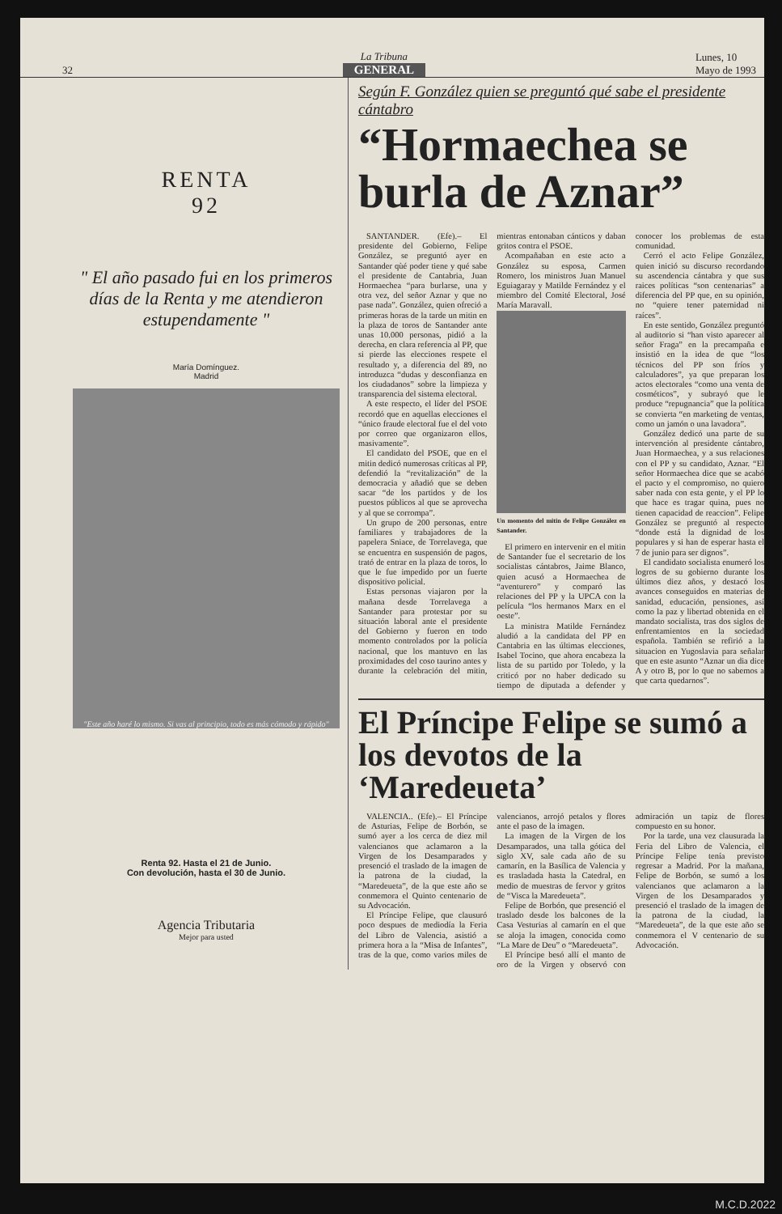32
La Tribuna
GENERAL
Lunes, 10
Mayo de 1993
RENTA
92
" El año pasado fui en los primeros días de la Renta y me atendieron estupendamente "
María Domínguez.
Madrid
"Este año haré lo mismo. Si vas al principio, todo es más cómodo y rápido"
Renta 92. Hasta el 21 de Junio.
Con devolución, hasta el 30 de Junio.
Agencia Tributaria
Mejor para usted
Según F. González quien se preguntó qué sabe el presidente cántabro
“Hormaechea se burla de Aznar”
SANTANDER. (Efe).– El presidente del Gobierno, Felipe González, se preguntó ayer en Santander qùé poder tiene y qué sabe el presidente de Cantabria, Juan Hormaechea “para burlarse, una y otra vez, del señor Aznar y que no pase nada”. González, quien ofreció a primeras horas de la tarde un mitin en la plaza de toros de Santander ante unas 10.000 personas, pidió a la derecha, en clara referencia al PP, que si pierde las elecciones respete el resultado y, a diferencia del 89, no introduzca “dudas y desconfianza en los ciudadanos” sobre la limpieza y transparencia del sistema electoral.
A este respecto, el líder del PSOE recordó que en aquellas elecciones el “único fraude electoral fue el del voto por correo que organizaron ellos, masivamente”.
El candidato del PSOE, que en el mitin dedicó numerosas críticas al PP, defendió la “revitalización” de la democracia y añadió que se deben sacar “de los partidos y de los puestos públicos al que se aprovecha y al que se corrompa”.
Un grupo de 200 personas, entre familiares y trabajadores de la papelera Sniace, de Torrelavega, que se encuentra en suspensión de pagos, trató de entrar en la plaza de toros, lo que le fue impedido por un fuerte dispositivo policial.
Estas personas viajaron por la mañana desde Torrelavega a Santander para protestar por su situación laboral ante el presidente del Gobierno y fueron en todo momento controlados por la policía nacional, que los mantuvo en las proximidades del coso taurino antes y durante la celebración del mitin, mientras entonaban cánticos y daban gritos contra el PSOE.
Acompañaban en este acto a González su esposa, Carmen Romero, los ministros Juan Manuel Eguiagaray y Matilde Fernández y el miembro del Comité Electoral, José María Maravall.
Un momento del mitin de Felipe González en Santander.
El primero en intervenir en el mitin de Santander fue el secretario de los socialistas cántabros, Jaime Blanco, quien acusó a Hormaechea de “aventurero” y comparó las relaciones del PP y la UPCA con la película “los hermanos Marx en el oeste”.
La ministra Matilde Fernández aludió a la candidata del PP en Cantabria en las últimas elecciones, Isabel Tocino, que ahora encabeza la lista de su partido por Toledo, y la criticó por no haber dedicado su tiempo de diputada a defender y conocer los problemas de esta comunidad.
Cerró el acto Felipe González, quien inició su discurso recordando su ascendencia cántabra y que sus raices políticas “son centenarias” a diferencia del PP que, en su opinión, no “quiere tener paternidad ni raíces”.
En este sentido, González preguntó al auditorio si “han visto aparecer al señor Fraga” en la precampaña e insistió en la idea de que “los técnicos del PP son fríos y calculadores”, ya que preparan los actos electorales “como una venta de cosméticos”, y subrayó que le produce “repugnancia” que la política se convierta “en marketing de ventas, como un jamón o una lavadora”.
González dedicó una parte de su intervención al presidente cántabro, Juan Hormaechea, y a sus relaciones con el PP y su candidato, Aznar. “El señor Hormaechea dice que se acabó el pacto y el compromiso, no quiero saber nada con esta gente, y el PP lo que hace es tragar quina, pues no tienen capacidad de reaccion”. Felipe González se preguntó al respecto “donde está la dignidad de los populares y si han de esperar hasta el 7 de junio para ser dignos”.
El candidato socialista enumeró los logros de su gobierno durante los últimos diez años, y destacó los avances conseguidos en materias de sanidad, educación, pensiones, así como la paz y libertad obtenida en el mandato socialista, tras dos siglos de enfrentamientos en la sociedad española. También se refirió a la situacion en Yugoslavia para señalar que en este asunto “Aznar un dia dice A y otro B, por lo que no sabemos a que carta quedarnos”.
El Príncipe Felipe se sumó a los devotos de la ‘Maredeueta’
VALENCIA.. (Efe).– El Príncipe de Asturias, Felipe de Borbón, se sumó ayer a los cerca de diez mil valencianos que aclamaron a la Virgen de los Desamparados y presenció el traslado de la imagen de la patrona de la ciudad, la “Maredeueta”, de la que este año se conmemora el Quinto centenario de su Advocación.
El Príncipe Felipe, que clausuró poco despues de mediodía la Feria del Libro de Valencia, asistió a primera hora a la “Misa de Infantes”, tras de la que, como varios miles de valencianos, arrojó petalos y flores ante el paso de la imagen.
La imagen de la Virgen de los Desamparados, una talla gótica del siglo XV, sale cada año de su camarín, en la Basílica de Valencia y es trasladada hasta la Catedral, en medio de muestras de fervor y gritos de “Visca la Maredeueta”.
Felipe de Borbón, que presenció el traslado desde los balcones de la Casa Vesturias al camarín en el que se aloja la imagen, conocida como “La Mare de Deu” o “Maredeueta”.
El Príncipe besó allí el manto de oro de la Virgen y observó con admiración un tapiz de flores compuesto en su honor.
Por la tarde, una vez clausurada la Feria del Libro de Valencia, el Príncipe Felipe tenía previsto regresar a Madrid. Por la mañana, Felipe de Borbón, se sumó a los valencianos que aclamaron a la Virgen de los Desamparados y presenció el traslado de la imagen de la patrona de la ciudad, la “Maredeueta”, de la que este año se conmemora el V centenario de su Advocación.
M.C.D.2022